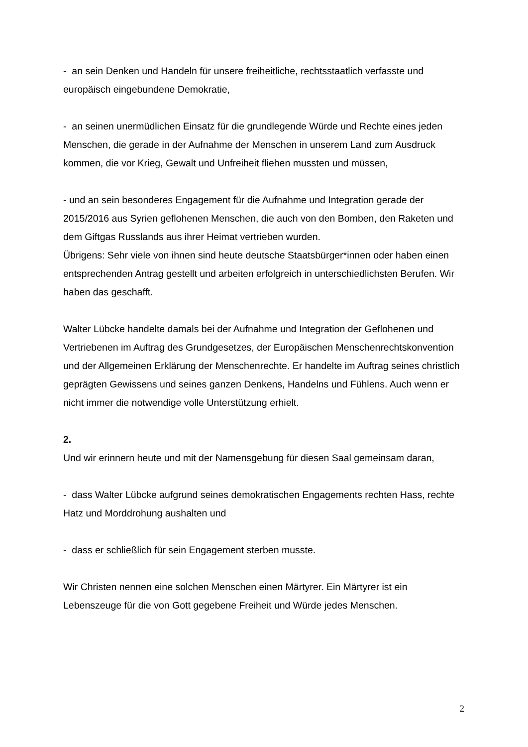- an sein Denken und Handeln für unsere freiheitliche, rechtsstaatlich verfasste und europäisch eingebundene Demokratie,
- an seinen unermüdlichen Einsatz für die grundlegende Würde und Rechte eines jeden Menschen, die gerade in der Aufnahme der Menschen in unserem Land zum Ausdruck kommen, die vor Krieg, Gewalt und Unfreiheit fliehen mussten und müssen,
- und an sein besonderes Engagement für die Aufnahme und Integration gerade der 2015/2016 aus Syrien geflohenen Menschen, die auch von den Bomben, den Raketen und dem Giftgas Russlands aus ihrer Heimat vertrieben wurden.
Übrigens: Sehr viele von ihnen sind heute deutsche Staatsbürger*innen oder haben einen entsprechenden Antrag gestellt und arbeiten erfolgreich in unterschiedlichsten Berufen. Wir haben das geschafft.
Walter Lübcke handelte damals bei der Aufnahme und Integration der Geflohenen und Vertriebenen im Auftrag des Grundgesetzes, der Europäischen Menschenrechtskonvention und der Allgemeinen Erklärung der Menschenrechte. Er handelte im Auftrag seines christlich geprägten Gewissens und seines ganzen Denkens, Handelns und Fühlens. Auch wenn er nicht immer die notwendige volle Unterstützung erhielt.
2.
Und wir erinnern heute und mit der Namensgebung für diesen Saal gemeinsam daran,
- dass Walter Lübcke aufgrund seines demokratischen Engagements rechten Hass, rechte Hatz und Morddrohung aushalten und
- dass er schließlich für sein Engagement sterben musste.
Wir Christen nennen eine solchen Menschen einen Märtyrer. Ein Märtyrer ist ein Lebenszeuge für die von Gott gegebene Freiheit und Würde jedes Menschen.
2